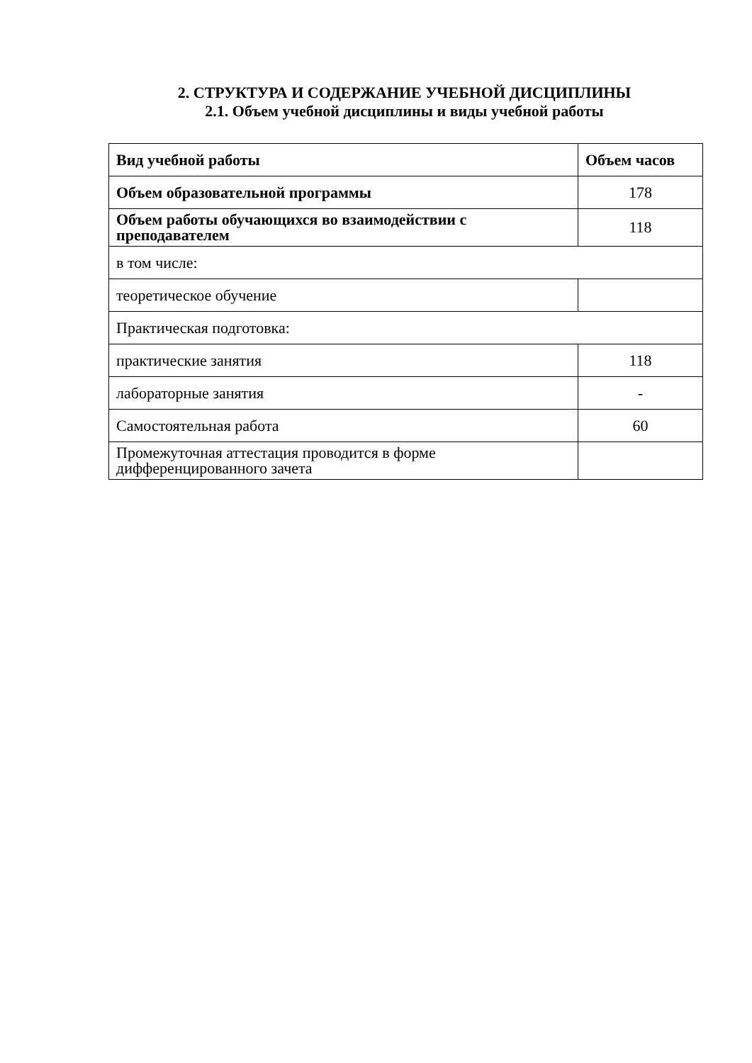2. СТРУКТУРА И СОДЕРЖАНИЕ УЧЕБНОЙ ДИСЦИПЛИНЫ
2.1. Объем учебной дисциплины и виды учебной работы
| Вид учебной работы | Объем часов |
| --- | --- |
| Объем образовательной программы | 178 |
| Объем работы обучающихся во взаимодействии с преподавателем | 118 |
| в том числе: | |
| теоретическое обучение | |
| Практическая подготовка: | |
| практические занятия | 118 |
| лабораторные занятия | - |
| Самостоятельная работа | 60 |
| Промежуточная аттестация проводится в форме дифференцированного зачета | |